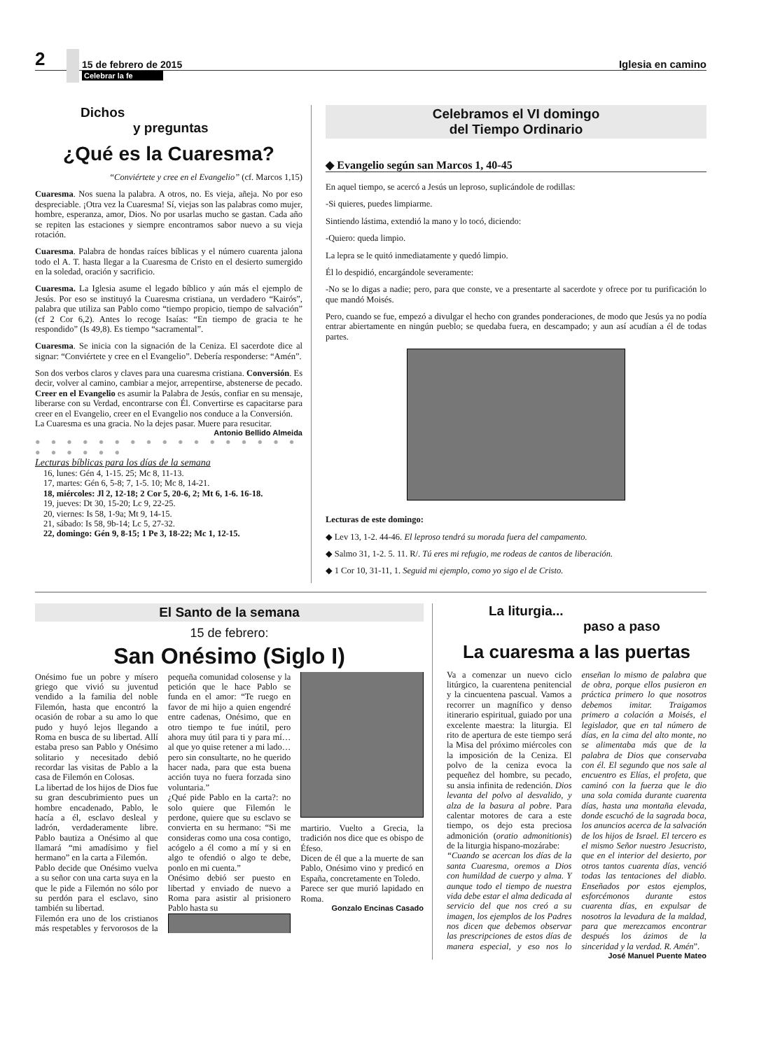2 15 de febrero de 2015 Iglesia en camino
Celebrar la fe
Dichos
y preguntas
¿Qué es la Cuaresma?
“Conviértete y cree en el Evangelio” (cf. Marcos 1,15)
Cuaresma. Nos suena la palabra. A otros, no. Es vieja, añeja. No por eso despreciable. ¡Otra vez la Cuaresma! Sí, viejas son las palabras como mujer, hombre, esperanza, amor, Dios. No por usarlas mucho se gastan. Cada año se repiten las estaciones y siempre encontramos sabor nuevo a su vieja rotación.
Cuaresma. Palabra de hondas raíces bíblicas y el número cuarenta jalona todo el A. T. hasta llegar a la Cuaresma de Cristo en el desierto sumergido en la soledad, oración y sacrificio.
Cuaresma. La Iglesia asume el legado bíblico y aún más el ejemplo de Jesús. Por eso se instituyó la Cuaresma cristiana, un verdadero “Kairós”, palabra que utiliza san Pablo como “tiempo propicio, tiempo de salvación” (cf 2 Cor 6,2). Antes lo recoge Isaías: “En tiempo de gracia te he respondido” (Is 49,8). Es tiempo “sacramental”.
Cuaresma. Se inicia con la signación de la Ceniza. El sacerdote dice al signar: “Conviértete y cree en el Evangelio”. Debería responderse: “Amén”.
Son dos verbos claros y claves para una cuaresma cristiana. Conversión. Es decir, volver al camino, cambiar a mejor, arrepentirse, abstenerse de pecado. Creer en el Evangelio es asumir la Palabra de Jesús, confiar en su mensaje, liberarse con su Verdad, encontrarse con Él. Convertirse es capacitarse para creer en el Evangelio, creer en el Evangelio nos conduce a la Conversión.
La Cuaresma es una gracia. No la dejes pasar. Muere para resucitar.
Antonio Bellido Almeida
● ● ● ● ● ● ● ● ● ● ● ● ● ● ● ● ● ● ● ● ● ● ●
Lecturas bíblicas para los días de la semana
16, lunes: Gén 4, 1-15. 25; Mc 8, 11-13.
17, martes: Gén 6, 5-8; 7, 1-5. 10; Mc 8, 14-21.
18, miércoles: Jl 2, 12-18; 2 Cor 5, 20-6, 2; Mt 6, 1-6. 16-18.
19, jueves: Dt 30, 15-20; Lc 9, 22-25.
20, viernes: Is 58, 1-9a; Mt 9, 14-15.
21, sábado: Is 58, 9b-14; Lc 5, 27-32.
22, domingo: Gén 9, 8-15; 1 Pe 3, 18-22; Mc 1, 12-15.
Celebramos el VI domingo
del Tiempo Ordinario
◆ Evangelio según san Marcos 1, 40-45
En aquel tiempo, se acercó a Jesús un leproso, suplicándole de rodillas:
-Si quieres, puedes limpiarme.
Sintiendo lástima, extendió la mano y lo tocó, diciendo:
-Quiero: queda limpio.
La lepra se le quitó inmediatamente y quedó limpio.
Él lo despidió, encargándole severamente:
-No se lo digas a nadie; pero, para que conste, ve a presentarte al sacerdote y ofrece por tu purificación lo que mandó Moisés.
Pero, cuando se fue, empezó a divulgar el hecho con grandes ponderaciones, de modo que Jesús ya no podía entrar abiertamente en ningún pueblo; se quedaba fuera, en descampado; y aun así acudían a él de todas partes.
Lecturas de este domingo:
◆ Lev 13, 1-2. 44-46. El leproso tendrá su morada fuera del campamento.
◆ Salmo 31, 1-2. 5. 11. R/. Tú eres mi refugio, me rodeas de cantos de liberación.
◆ 1 Cor 10, 31-11, 1. Seguid mi ejemplo, como yo sigo el de Cristo.
El Santo de la semana
15 de febrero:
San Onésimo (Siglo I)
Onésimo fue un pobre y mísero griego que vivió su juventud vendido a la familia del noble Filemón, hasta que encontró la ocasión de robar a su amo lo que pudo y huyó lejos llegando a Roma en busca de su libertad. Allí estaba preso san Pablo y Onésimo solitario y necesitado debió recordar las visitas de Pablo a la casa de Filemón en Colosas.
La libertad de los hijos de Dios fue su gran descubrimiento pues un hombre encadenado, Pablo, le hacía a él, esclavo desleal y ladrón, verdaderamente libre. Pablo bautiza a Onésimo al que llamará “mi amadísimo y fiel hermano” en la carta a Filemón.
Pablo decide que Onésimo vuelva a su señor con una carta suya en la que le pide a Filemón no sólo por su perdón para el esclavo, sino también su libertad.
Filemón era uno de los cristianos más respetables y fervorosos de la pequeña comunidad colosense y la petición que le hace Pablo se funda en el amor: “Te ruego en favor de mi hijo a quien engendré entre cadenas, Onésimo, que en otro tiempo te fue inútil, pero ahora muy útil para ti y para mí… al que yo quise retener a mi lado… pero sin consultarte, no he querido hacer nada, para que esta buena acción tuya no fuera forzada sino voluntaria.”
¿Qué pide Pablo en la carta?: no solo quiere que Filemón le perdone, quiere que su esclavo se convierta en su hermano: “Si me consideras como una cosa contigo, acógelo a él como a mí y si en algo te ofendió o algo te debe, ponlo en mi cuenta.”
Onésimo debió ser puesto en libertad y enviado de nuevo a Roma para asistir al prisionero Pablo hasta su
martirio. Vuelto a Grecia, la tradición nos dice que es obispo de Éfeso.
Dicen de él que a la muerte de san Pablo, Onésimo vino y predicó en España, concretamente en Toledo.
Parece ser que murió lapidado en Roma.
Gonzalo Encinas Casado
La liturgia...
paso a paso
La cuaresma a las puertas
Va a comenzar un nuevo ciclo litúrgico, la cuarentena penitencial y la cincuentena pascual. Vamos a recorrer un magnífico y denso itinerario espiritual, guiado por una excelente maestra: la liturgia. El rito de apertura de este tiempo será la Misa del próximo miércoles con la imposición de la Ceniza. El polvo de la ceniza evoca la pequeñez del hombre, su pecado, su ansia infinita de redención. Dios levanta del polvo al desvalido, y alza de la basura al pobre. Para calentar motores de cara a este tiempo, os dejo esta preciosa admonición (oratio admonitionis) de la liturgia hispano-mozárabe:
“Cuando se acercan los días de la santa Cuaresma, oremos a Dios con humildad de cuerpo y alma. Y aunque todo el tiempo de nuestra vida debe estar el alma dedicada al servicio del que nos creó a su imagen, los ejemplos de los Padres nos dicen que debemos observar las prescripciones de estos días de manera especial, y eso nos lo enseñan lo mismo de palabra que de obra, porque ellos pusieron en práctica primero lo que nosotros debemos imitar. Traigamos primero a colación a Moisés, el legislador, que en tal número de días, en la cima del alto monte, no se alimentaba más que de la palabra de Dios que conservaba con él. El segundo que nos sale al encuentro es Elías, el profeta, que caminó con la fuerza que le dio una sola comida durante cuarenta días, hasta una montaña elevada, donde escuchó de la sagrada boca, los anuncios acerca de la salvación de los hijos de Israel. El tercero es el mismo Señor nuestro Jesucristo, que en el interior del desierto, por otros tantos cuarenta días, venció todas las tentaciones del diablo. Enseñados por estos ejemplos, esforcémonos durante estos cuarenta días, en expulsar de nosotros la levadura de la maldad, para que merezcamos encontrar después los ázimos de la sinceridad y la verdad. R. Amén”.
José Manuel Puente Mateo